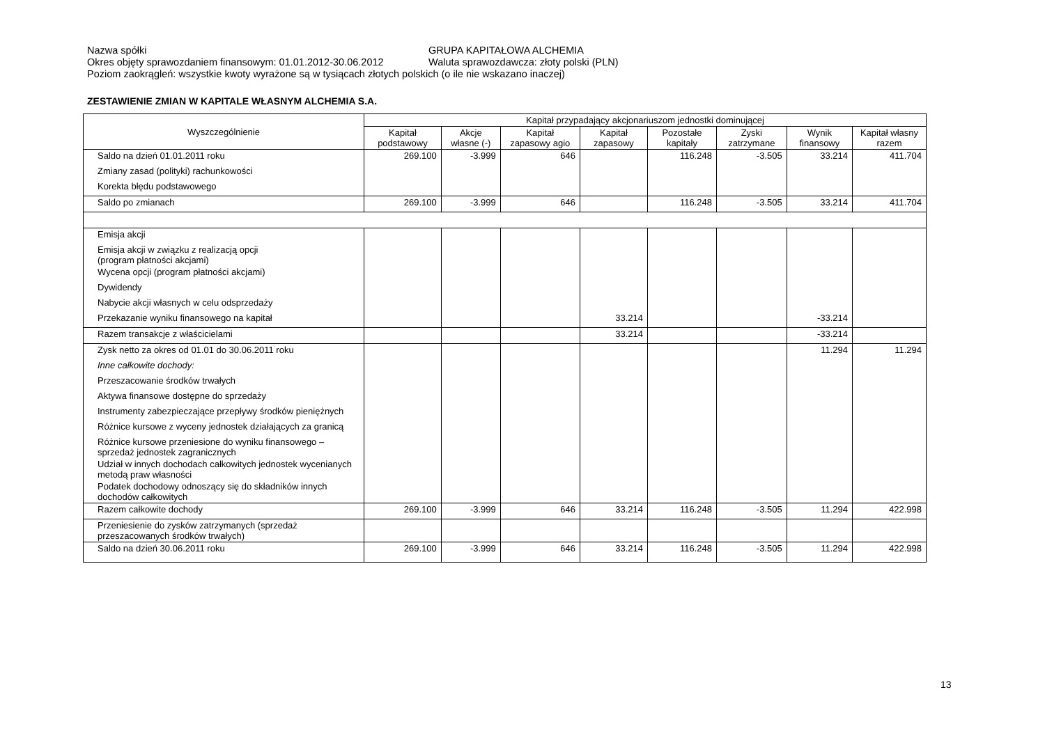Nazwa spółki GRUPA KAPITAŁOWA ALCHEMIA
Okres objęty sprawozdaniem finansowym: 01.01.2012-30.06.2012 Waluta sprawozdawcza: złoty polski (PLN)
Poziom zaokrągleń: wszystkie kwoty wyrażone są w tysiącach złotych polskich (o ile nie wskazano inaczej)
ZESTAWIENIE ZMIAN W KAPITALE WŁASNYM ALCHEMIA S.A.
| Wyszczególnienie | Kapitał przypadający akcjonariuszom jednostki dominującej | | | | | | | |
| --- | --- | --- | --- | --- | --- | --- | --- | --- |
| | Kapitał podstawowy | Akcje własne (-) | Kapitał zapasowy agio | Kapitał zapasowy | Pozostałe kapitały | Zyski zatrzymane | Wynik finansowy | Kapitał własny razem |
| Saldo na dzień 01.01.2011 roku | 269.100 | -3.999 | 646 | | 116.248 | -3.505 | 33.214 | 411.704 |
| Zmiany zasad (polityki) rachunkowości | | | | | | | | |
| Korekta błędu podstawowego | | | | | | | | |
| Saldo po zmianach | 269.100 | -3.999 | 646 | | 116.248 | -3.505 | 33.214 | 411.704 |
| Emisja akcji | | | | | | | | |
| Emisja akcji w związku z realizacją opcji (program płatności akcjami) | | | | | | | | |
| Wycena opcji (program płatności akcjami) | | | | | | | | |
| Dywidendy | | | | | | | | |
| Nabycie akcji własnych w celu odsprzedaży | | | | | | | | |
| Przekazanie wyniku finansowego na kapitał | | | | 33.214 | | | -33.214 | |
| Razem transakcje z właścicielami | | | | 33.214 | | | -33.214 | |
| Zysk netto za okres od 01.01 do 30.06.2011 roku | | | | | | | 11.294 | 11.294 |
| Inne całkowite dochody: | | | | | | | | |
| Przeszacowanie środków trwałych | | | | | | | | |
| Aktywa finansowe dostępne do sprzedaży | | | | | | | | |
| Instrumenty zabezpieczające przepływy środków pieniężnych | | | | | | | | |
| Różnice kursowe z wyceny jednostek działających za granicą | | | | | | | | |
| Różnice kursowe przeniesione do wyniku finansowego – sprzedaż jednostek zagranicznych | | | | | | | | |
| Udział w innych dochodach całkowitych jednostek wycenianych metodą praw własności | | | | | | | | |
| Podatek dochodowy odnoszący się do składników innych dochodów całkowitych | | | | | | | | |
| Razem całkowite dochody | 269.100 | -3.999 | 646 | 33.214 | 116.248 | -3.505 | 11.294 | 422.998 |
| Przeniesienie do zysków zatrzymanych (sprzedaż przeszacowanych środków trwałych) | | | | | | | | |
| Saldo na dzień 30.06.2011 roku | 269.100 | -3.999 | 646 | 33.214 | 116.248 | -3.505 | 11.294 | 422.998 |
13